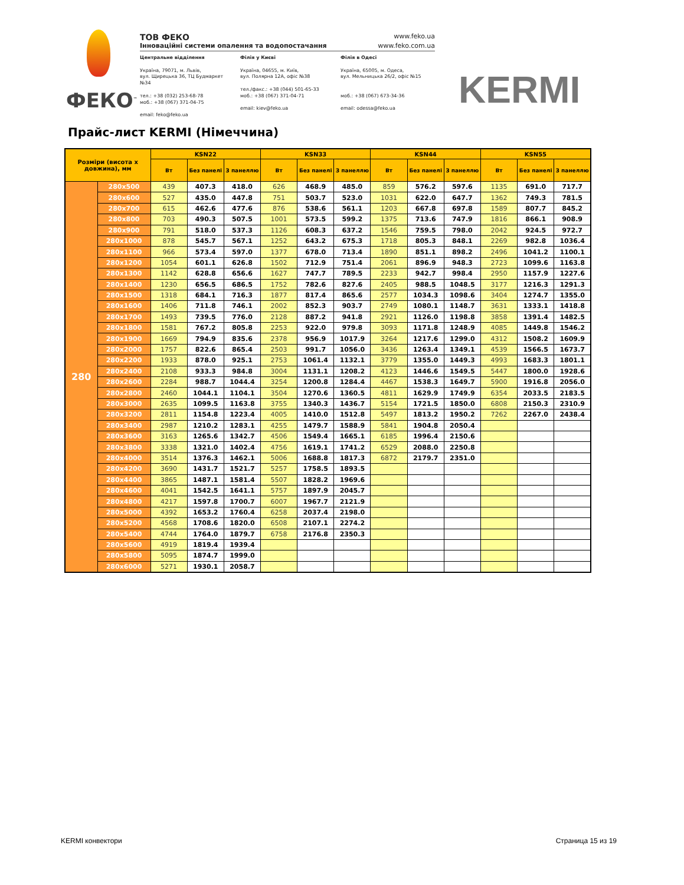ФЕКО<sup>™</sup>
ТОВ ФЕКО www.feko.ua
Інноваційні системи опалення та водопостачання www.feko.com.ua
Центральне відділення
Україна, 79071, м. Львів,
вул. Щирецька 36, ТЦ Будмаркет №34
тел.: +38 (032) 253-68-78
моб.: +38 (067) 371-04-75
email: feko@feko.ua
Філія у Києві
Україна, 04655, м. Київ,
вул. Полярна 12А, офіс №38
тел./факс.: +38 (044) 501-65-33
моб.: +38 (067) 371-04-71
email: kiev@feko.ua
Філія в Одесі
Україна, 65005, м. Одеса,
вул. Мельницька 26/2, офіс №15
моб.: +38 (067) 673-34-36
email: odessa@feko.ua
KERMI
Прайс-лист KERMI (Німеччина)
| Розміри (висота x довжина), мм | | KSN22 | | | KSN33 | | | KSN44 | | | KSN55 | | |
| --- | --- | --- | --- | --- | --- | --- | --- | --- | --- | --- | --- | --- | --- |
| | | Вт | Без панелі | З панеллю | Вт | Без панелі | З панеллю | Вт | Без панелі | З панеллю | Вт | Без панелі | З панеллю |
| 280 | 280x500 | 439 | 407.3 | 418.0 | 626 | 468.9 | 485.0 | 859 | 576.2 | 597.6 | 1135 | 691.0 | 717.7 |
| | 280x600 | 527 | 435.0 | 447.8 | 751 | 503.7 | 523.0 | 1031 | 622.0 | 647.7 | 1362 | 749.3 | 781.5 |
| | 280x700 | 615 | 462.6 | 477.6 | 876 | 538.6 | 561.1 | 1203 | 667.8 | 697.8 | 1589 | 807.7 | 845.2 |
| | 280x800 | 703 | 490.3 | 507.5 | 1001 | 573.5 | 599.2 | 1375 | 713.6 | 747.9 | 1816 | 866.1 | 908.9 |
| | 280x900 | 791 | 518.0 | 537.3 | 1126 | 608.3 | 637.2 | 1546 | 759.5 | 798.0 | 2042 | 924.5 | 972.7 |
| | 280x1000 | 878 | 545.7 | 567.1 | 1252 | 643.2 | 675.3 | 1718 | 805.3 | 848.1 | 2269 | 982.8 | 1036.4 |
| | 280x1100 | 966 | 573.4 | 597.0 | 1377 | 678.0 | 713.4 | 1890 | 851.1 | 898.2 | 2496 | 1041.2 | 1100.1 |
| | 280x1200 | 1054 | 601.1 | 626.8 | 1502 | 712.9 | 751.4 | 2061 | 896.9 | 948.3 | 2723 | 1099.6 | 1163.8 |
| | 280x1300 | 1142 | 628.8 | 656.6 | 1627 | 747.7 | 789.5 | 2233 | 942.7 | 998.4 | 2950 | 1157.9 | 1227.6 |
| | 280x1400 | 1230 | 656.5 | 686.5 | 1752 | 782.6 | 827.6 | 2405 | 988.5 | 1048.5 | 3177 | 1216.3 | 1291.3 |
| | 280x1500 | 1318 | 684.1 | 716.3 | 1877 | 817.4 | 865.6 | 2577 | 1034.3 | 1098.6 | 3404 | 1274.7 | 1355.0 |
| | 280x1600 | 1406 | 711.8 | 746.1 | 2002 | 852.3 | 903.7 | 2749 | 1080.1 | 1148.7 | 3631 | 1333.1 | 1418.8 |
| | 280x1700 | 1493 | 739.5 | 776.0 | 2128 | 887.2 | 941.8 | 2921 | 1126.0 | 1198.8 | 3858 | 1391.4 | 1482.5 |
| | 280x1800 | 1581 | 767.2 | 805.8 | 2253 | 922.0 | 979.8 | 3093 | 1171.8 | 1248.9 | 4085 | 1449.8 | 1546.2 |
| | 280x1900 | 1669 | 794.9 | 835.6 | 2378 | 956.9 | 1017.9 | 3264 | 1217.6 | 1299.0 | 4312 | 1508.2 | 1609.9 |
| | 280x2000 | 1757 | 822.6 | 865.4 | 2503 | 991.7 | 1056.0 | 3436 | 1263.4 | 1349.1 | 4539 | 1566.5 | 1673.7 |
| | 280x2200 | 1933 | 878.0 | 925.1 | 2753 | 1061.4 | 1132.1 | 3779 | 1355.0 | 1449.3 | 4993 | 1683.3 | 1801.1 |
| | 280x2400 | 2108 | 933.3 | 984.8 | 3004 | 1131.1 | 1208.2 | 4123 | 1446.6 | 1549.5 | 5447 | 1800.0 | 1928.6 |
| | 280x2600 | 2284 | 988.7 | 1044.4 | 3254 | 1200.8 | 1284.4 | 4467 | 1538.3 | 1649.7 | 5900 | 1916.8 | 2056.0 |
| | 280x2800 | 2460 | 1044.1 | 1104.1 | 3504 | 1270.6 | 1360.5 | 4811 | 1629.9 | 1749.9 | 6354 | 2033.5 | 2183.5 |
| | 280x3000 | 2635 | 1099.5 | 1163.8 | 3755 | 1340.3 | 1436.7 | 5154 | 1721.5 | 1850.0 | 6808 | 2150.3 | 2310.9 |
| | 280x3200 | 2811 | 1154.8 | 1223.4 | 4005 | 1410.0 | 1512.8 | 5497 | 1813.2 | 1950.2 | 7262 | 2267.0 | 2438.4 |
| | 280x3400 | 2987 | 1210.2 | 1283.1 | 4255 | 1479.7 | 1588.9 | 5841 | 1904.8 | 2050.4 | | | |
| | 280x3600 | 3163 | 1265.6 | 1342.7 | 4506 | 1549.4 | 1665.1 | 6185 | 1996.4 | 2150.6 | | | |
| | 280x3800 | 3338 | 1321.0 | 1402.4 | 4756 | 1619.1 | 1741.2 | 6529 | 2088.0 | 2250.8 | | | |
| | 280x4000 | 3514 | 1376.3 | 1462.1 | 5006 | 1688.8 | 1817.3 | 6872 | 2179.7 | 2351.0 | | | |
| | 280x4200 | 3690 | 1431.7 | 1521.7 | 5257 | 1758.5 | 1893.5 | | | | | | |
| | 280x4400 | 3865 | 1487.1 | 1581.4 | 5507 | 1828.2 | 1969.6 | | | | | | |
| | 280x4600 | 4041 | 1542.5 | 1641.1 | 5757 | 1897.9 | 2045.7 | | | | | | |
| | 280x4800 | 4217 | 1597.8 | 1700.7 | 6007 | 1967.7 | 2121.9 | | | | | | |
| | 280x5000 | 4392 | 1653.2 | 1760.4 | 6258 | 2037.4 | 2198.0 | | | | | | |
| | 280x5200 | 4568 | 1708.6 | 1820.0 | 6508 | 2107.1 | 2274.2 | | | | | | |
| | 280x5400 | 4744 | 1764.0 | 1879.7 | 6758 | 2176.8 | 2350.3 | | | | | | |
| | 280x5600 | 4919 | 1819.4 | 1939.4 | | | | | | | | | |
| | 280x5800 | 5095 | 1874.7 | 1999.0 | | | | | | | | | |
| | 280x6000 | 5271 | 1930.1 | 2058.7 | | | | | | | | | |
KERMI конвектори Страница 15 из 19